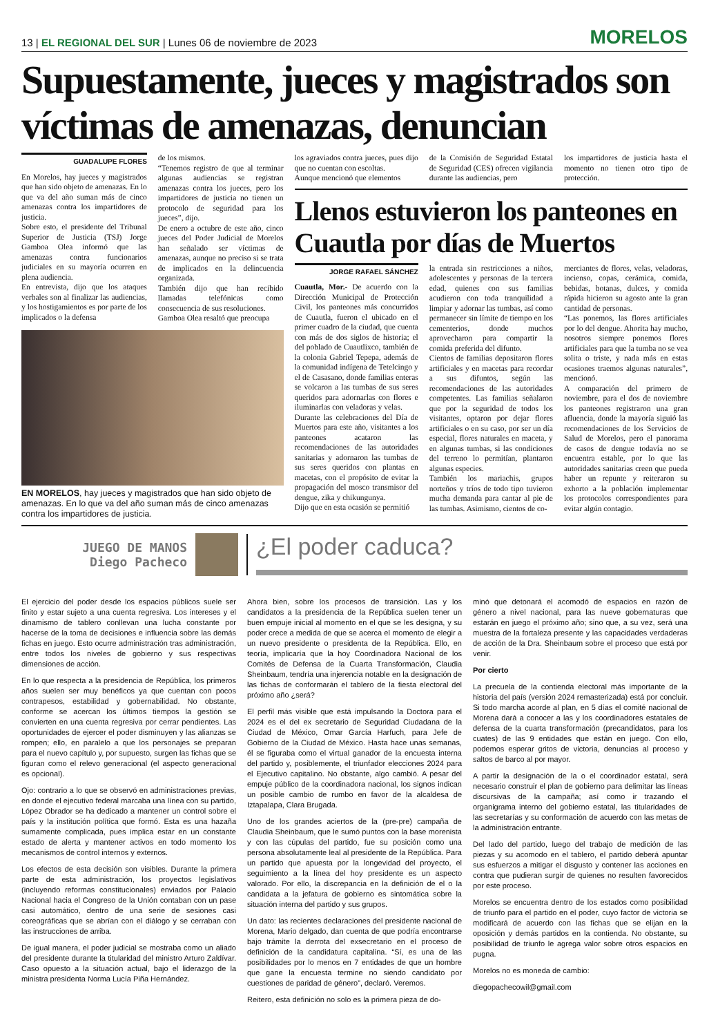13 | EL REGIONAL DEL SUR | Lunes 06 de noviembre de 2023
MORELOS
Supuestamente, jueces y magistrados son víctimas de amenazas, denuncian
GUADALUPE FLORES
En Morelos, hay jueces y magistrados que han sido objeto de amenazas. En lo que va del año suman más de cinco amenazas contra los impartidores de justicia.
Sobre esto, el presidente del Tribunal Superior de Justicia (TSJ) Jorge Gamboa Olea informó que las amenazas contra funcionarios judiciales en su mayoría ocurren en plena audiencia.
En entrevista, dijo que los ataques verbales son al finalizar las audiencias, y los hostigamientos es por parte de los implicados o la defensa
de los mismos.
“Tenemos registro de que al terminar algunas audiencias se registran amenazas contra los jueces, pero los impartidores de justicia no tienen un protocolo de seguridad para los jueces”, dijo.
De enero a octubre de este año, cinco jueces del Poder Judicial de Morelos han señalado ser víctimas de amenazas, aunque no preciso si se trata de implicados en la delincuencia organizada.
También dijo que han recibido llamadas telefónicas como consecuencia de sus resoluciones.
Gamboa Olea resaltó que preocupa
EN MORELOS, hay jueces y magistrados que han sido objeto de amenazas. En lo que va del año suman más de cinco amenazas contra los impartidores de justicia.
los agraviados contra jueces, pues dijo que no cuentan con escoltas.
Aunque mencionó que elementos
de la Comisión de Seguridad Estatal de Seguridad (CES) ofrecen vigilancia durante las audiencias, pero
los impartidores de justicia hasta el momento no tienen otro tipo de protección.
Llenos estuvieron los panteones en Cuautla por días de Muertos
JORGE RAFAEL SÁNCHEZ
Cuautla, Mor.- De acuerdo con la Dirección Municipal de Protección Civil, los panteones más concurridos de Cuautla, fueron el ubicado en el primer cuadro de la ciudad, que cuenta con más de dos siglos de historia; el del poblado de Cuautlixco, también de la colonia Gabriel Tepepa, además de la comunidad indígena de Tetelcingo y el de Casasano, donde familias enteras se volcaron a las tumbas de sus seres queridos para adornarlas con flores e iluminarlas con veladoras y velas.
Durante las celebraciones del Día de Muertos para este año, visitantes a los panteones acataron las recomendaciones de las autoridades sanitarias y adornaron las tumbas de sus seres queridos con plantas en macetas, con el propósito de evitar la propagación del mosco transmisor del dengue, zika y chikungunya.
Dijo que en esta ocasión se permitió
la entrada sin restricciones a niños, adolescentes y personas de la tercera edad, quienes con sus familias acudieron con toda tranquilidad a limpiar y adornar las tumbas, así como permanecer sin límite de tiempo en los cementerios, donde muchos aprovecharon para compartir la comida preferida del difunto.
Cientos de familias depositaron flores artificiales y en macetas para recordar a sus difuntos, según las recomendaciones de las autoridades competentes. Las familias señalaron que por la seguridad de todos los visitantes, optaron por dejar flores artificiales o en su caso, por ser un día especial, flores naturales en maceta, y en algunas tumbas, si las condiciones del terreno lo permitían, plantaron algunas especies.
También los mariachis, grupos norteños y tríos de todo tipo tuvieron mucha demanda para cantar al pie de las tumbas. Asimismo, cientos de co-
merciantes de flores, velas, veladoras, incienso, copas, cerámica, comida, bebidas, botanas, dulces, y comida rápida hicieron su agosto ante la gran cantidad de personas.
“Las ponemos, las flores artificiales por lo del dengue. Ahorita hay mucho, nosotros siempre ponemos flores artificiales para que la tumba no se vea solita o triste, y nada más en estas ocasiones traemos algunas naturales”, mencionó.
A comparación del primero de noviembre, para el dos de noviembre los panteones registraron una gran afluencia, donde la mayoría siguió las recomendaciones de los Servicios de Salud de Morelos, pero el panorama de casos de dengue todavía no se encuentra estable, por lo que las autoridades sanitarias creen que pueda haber un repunte y reiteraron su exhorto a la población implementar los protocolos correspondientes para evitar algún contagio.
JUEGO DE MANOS
Diego Pacheco
¿El poder caduca?
El ejercicio del poder desde los espacios públicos suele ser finito y estar sujeto a una cuenta regresiva. Los intereses y el dinamismo de tablero conllevan una lucha constante por hacerse de la toma de decisiones e influencia sobre las demás fichas en juego. Esto ocurre administración tras administración, entre todos los niveles de gobierno y sus respectivas dimensiones de acción.
En lo que respecta a la presidencia de República, los primeros años suelen ser muy benéficos ya que cuentan con pocos contrapesos, estabilidad y gobernabilidad. No obstante, conforme se acercan los últimos tiempos la gestión se convierten en una cuenta regresiva por cerrar pendientes. Las oportunidades de ejercer el poder disminuyen y las alianzas se rompen; ello, en paralelo a que los personajes se preparan para el nuevo capítulo y, por supuesto, surgen las fichas que se figuran como el relevo generacional (el aspecto generacional es opcional).
Ojo: contrario a lo que se observó en administraciones previas, en donde el ejecutivo federal marcaba una línea con su partido, López Obrador se ha dedicado a mantener un control sobre el país y la institución política que formó. Esta es una hazaña sumamente complicada, pues implica estar en un constante estado de alerta y mantener activos en todo momento los mecanismos de control internos y externos.
Los efectos de esta decisión son visibles. Durante la primera parte de esta administración, los proyectos legislativos (incluyendo reformas constitucionales) enviados por Palacio Nacional hacia el Congreso de la Unión contaban con un pase casi automático, dentro de una serie de sesiones casi coreográficas que se abrían con el diálogo y se cerraban con las instrucciones de arriba.
De igual manera, el poder judicial se mostraba como un aliado del presidente durante la titularidad del ministro Arturo Zaldívar. Caso opuesto a la situación actual, bajo el liderazgo de la ministra presidenta Norma Lucía Piña Hernández.
Ahora bien, sobre los procesos de transición. Las y los candidatos a la presidencia de la República suelen tener un buen empuje inicial al momento en el que se les designa, y su poder crece a medida de que se acerca el momento de elegir a un nuevo presidente o presidenta de la República. Ello, en teoría, implicaría que la hoy Coordinadora Nacional de los Comités de Defensa de la Cuarta Transformación, Claudia Sheinbaum, tendría una injerencia notable en la designación de las fichas de conformarán el tablero de la fiesta electoral del próximo año ¿será?
El perfil más visible que está impulsando la Doctora para el 2024 es el del ex secretario de Seguridad Ciudadana de la Ciudad de México, Omar García Harfuch, para Jefe de Gobierno de la Ciudad de México. Hasta hace unas semanas, él se figuraba como el virtual ganador de la encuesta interna del partido y, posiblemente, el triunfador elecciones 2024 para el Ejecutivo capitalino. No obstante, algo cambió. A pesar del empuje público de la coordinadora nacional, los signos indican un posible cambio de rumbo en favor de la alcaldesa de Iztapalapa, Clara Brugada.
Uno de los grandes aciertos de la (pre-pre) campaña de Claudia Sheinbaum, que le sumó puntos con la base morenista y con las cúpulas del partido, fue su posición como una persona absolutamente leal al presidente de la República. Para un partido que apuesta por la longevidad del proyecto, el seguimiento a la línea del hoy presidente es un aspecto valorado. Por ello, la discrepancia en la definición de el o la candidata a la jefatura de gobierno es sintomática sobre la situación interna del partido y sus grupos.
Un dato: las recientes declaraciones del presidente nacional de Morena, Mario delgado, dan cuenta de que podría encontrarse bajo trámite la derrota del exsecretario en el proceso de definición de la candidatura capitalina. “Sí, es una de las posibilidades por lo menos en 7 entidades de que un hombre que gane la encuesta termine no siendo candidato por cuestiones de paridad de género”, declaró. Veremos.
Reitero, esta definición no solo es la primera pieza de do-
minó que detonará el acomodó de espacios en razón de género a nivel nacional, para las nueve gobernaturas que estarán en juego el próximo año; sino que, a su vez, será una muestra de la fortaleza presente y las capacidades verdaderas de acción de la Dra. Sheinbaum sobre el proceso que está por venir.
Por cierto
La precuela de la contienda electoral más importante de la historia del país (versión 2024 remasterizada) está por concluir. Si todo marcha acorde al plan, en 5 días el comité nacional de Morena dará a conocer a las y los coordinadores estatales de defensa de la cuarta transformación (precandidatos, para los cuates) de las 9 entidades que están en juego. Con ello, podemos esperar gritos de victoria, denuncias al proceso y saltos de barco al por mayor.
A partir la designación de la o el coordinador estatal, será necesario construir el plan de gobierno para delimitar las líneas discursivas de la campaña; así como ir trazando el organigrama interno del gobierno estatal, las titularidades de las secretarías y su conformación de acuerdo con las metas de la administración entrante.
Del lado del partido, luego del trabajo de medición de las piezas y su acomodo en el tablero, el partido deberá apuntar sus esfuerzos a mitigar el disgusto y contener las acciones en contra que pudieran surgir de quienes no resulten favorecidos por este proceso.
Morelos se encuentra dentro de los estados como posibilidad de triunfo para el partido en el poder, cuyo factor de victoria se modificará de acuerdo con las fichas que se elijan en la oposición y demás partidos en la contienda. No obstante, su posibilidad de triunfo le agrega valor sobre otros espacios en pugna.
Morelos no es moneda de cambio:
diegopachecowil@gmail.com